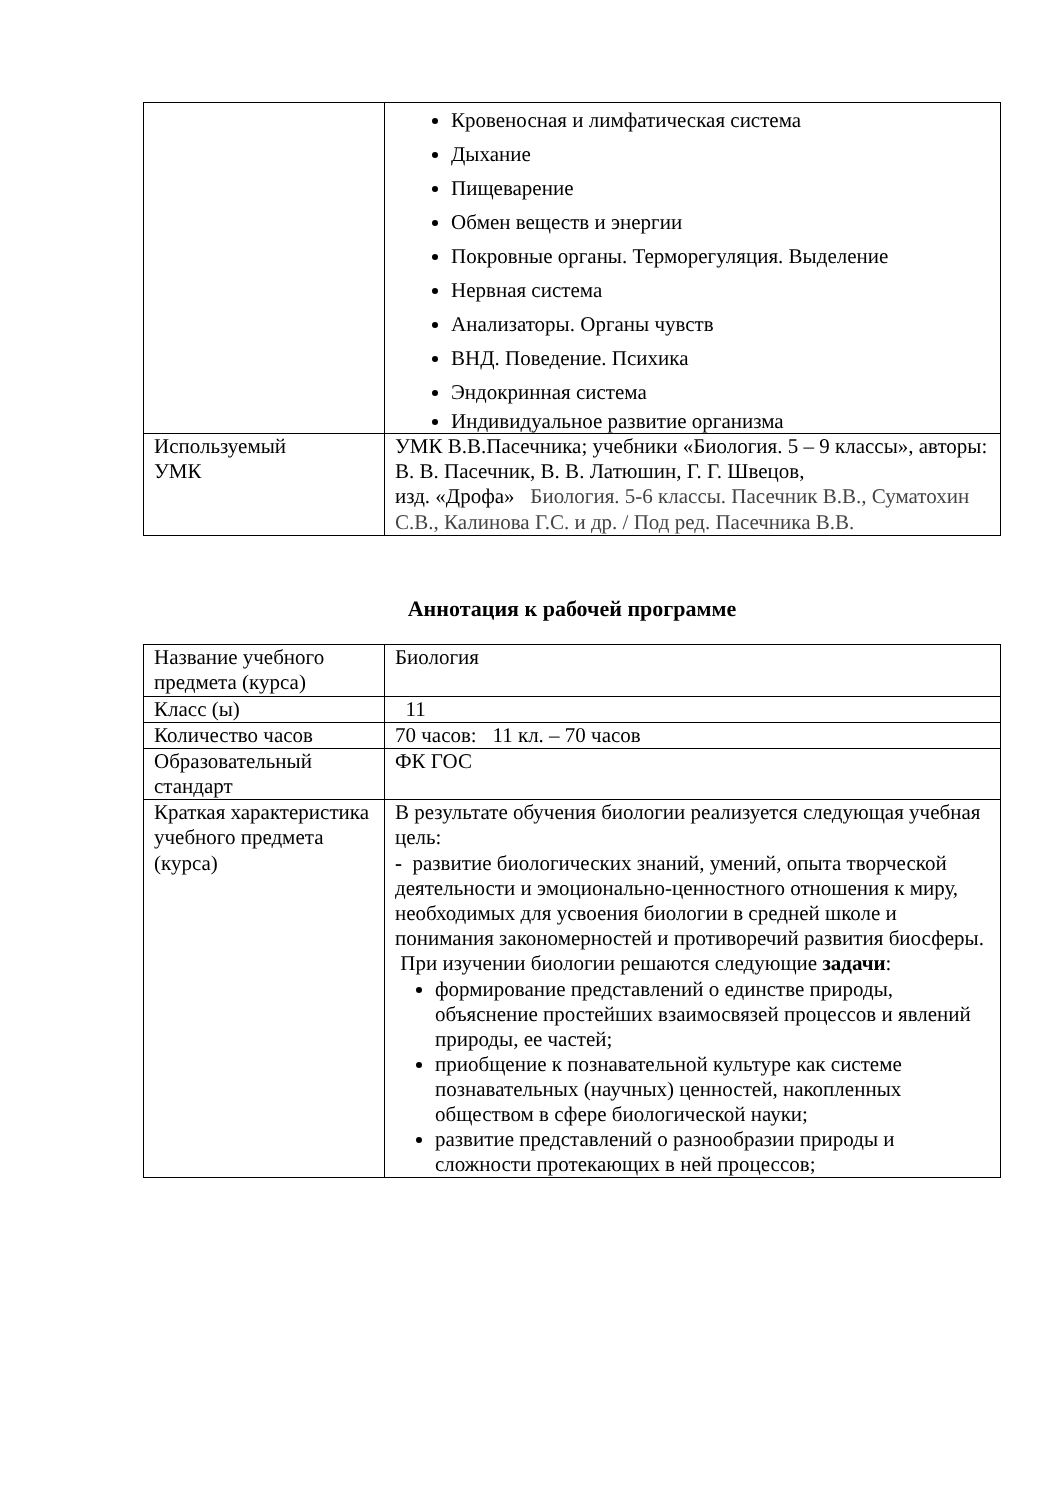| | Кровеносная и лимфатическая система Дыхание Пищеварение Обмен веществ и энергии Покровные органы. Терморегуляция. Выделение Нервная система Анализаторы. Органы чувств ВНД. Поведение. Психика Эндокринная система Индивидуальное развитие организма |
| Используемый УМК | УМК В.В.Пасечника; учебники «Биология. 5 – 9 классы», авторы: В. В. Пасечник, В. В. Латюшин, Г. Г. Швецов, изд. «Дрофа» Биология. 5-6 классы. Пасечник В.В., Суматохин С.В., Калинова Г.С. и др. / Под ред. Пасечника В.В. |
Аннотация к рабочей программе
| Название учебного предмета (курса) | Биология |
| Класс (ы) | 11 |
| Количество часов | 70 часов: 11 кл. – 70 часов |
| Образовательный стандарт | ФК ГОС |
| Краткая характеристика учебного предмета (курса) | В результате обучения биологии реализуется следующая учебная цель: - развитие биологических знаний, умений, опыта творческой деятельности и эмоционально-ценностного отношения к миру, необходимых для усвоения биологии в средней школе и понимания закономерностей и противоречий развития биосферы. При изучении биологии решаются следующие задачи : формирование представлений о единстве природы, объяснение простейших взаимосвязей процессов и явлений природы, ее частей; приобщение к познавательной культуре как системе познавательных (научных) ценностей, накопленных обществом в сфере биологической науки; развитие представлений о разнообразии природы и сложности протекающих в ней процессов; |